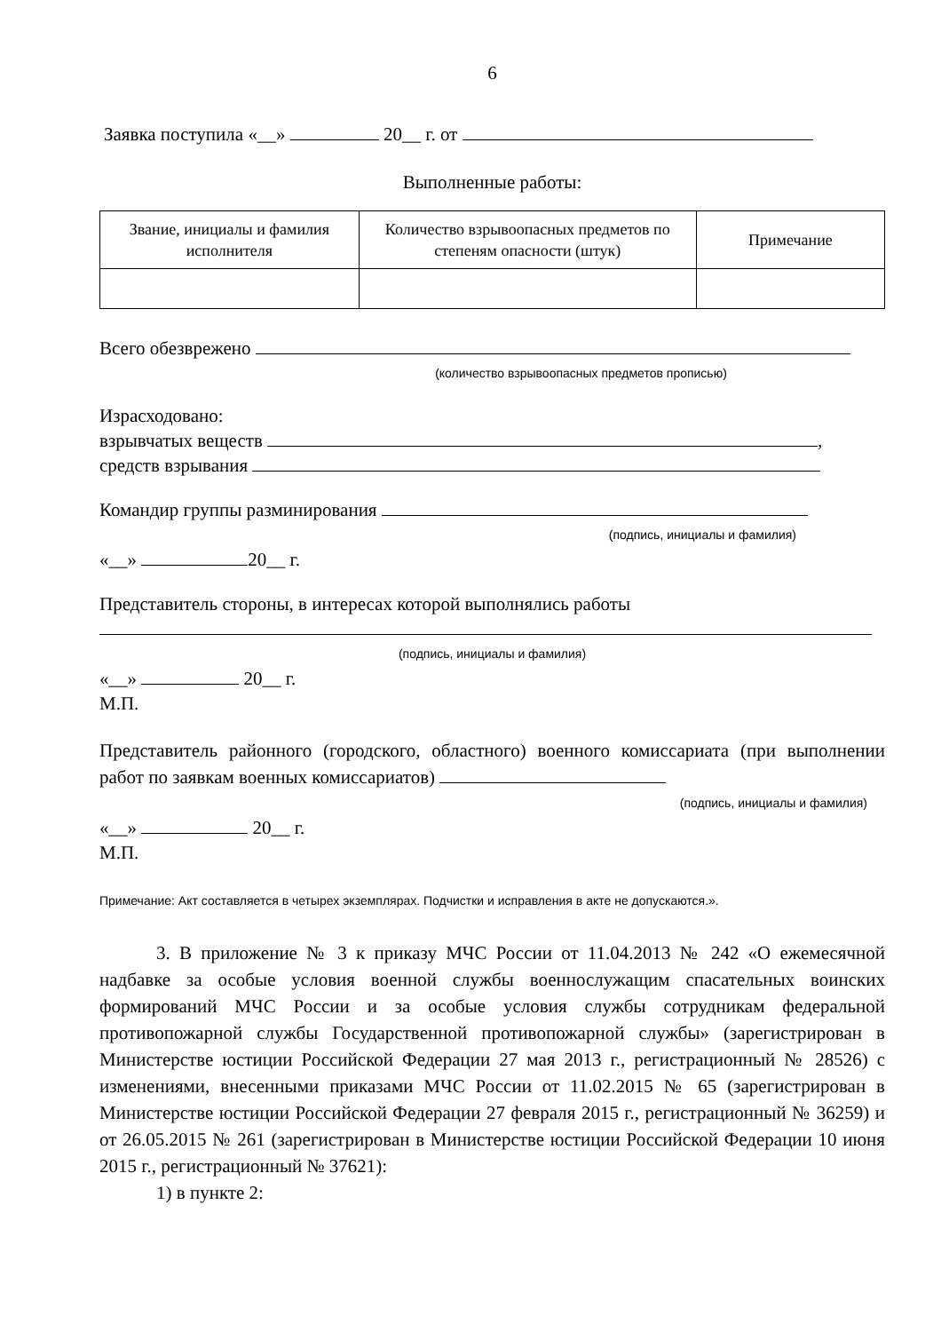6
Заявка поступила «__» 20__ г. от
Выполненные работы:
| Звание, инициалы и фамилия исполнителя | Количество взрывоопасных предметов по степеням опасности (штук) | Примечание |
Всего обезврежено
(количество взрывоопасных предметов прописью)
Израсходовано:
взрывчатых веществ ,
средств взрывания
Командир группы разминирования
(подпись, инициалы и фамилия)
«__» 20__ г.
Представитель стороны, в интересах которой выполнялись работы
(подпись, инициалы и фамилия)
«__» 20__ г.
М.П.
Представитель районного (городского, областного) военного комиссариата (при выполнении работ по заявкам военных комиссариатов)
(подпись, инициалы и фамилия)
«__» 20__ г.
М.П.
Примечание: Акт составляется в четырех экземплярах. Подчистки и исправления в акте не допускаются.».
3. В приложение № 3 к приказу МЧС России от 11.04.2013 № 242 «О ежемесячной надбавке за особые условия военной службы военнослужащим спасательных воинских формирований МЧС России и за особые условия службы сотрудникам федеральной противопожарной службы Государственной противопожарной службы» (зарегистрирован в Министерстве юстиции Российской Федерации 27 мая 2013 г., регистрационный № 28526) с изменениями, внесенными приказами МЧС России от 11.02.2015 № 65 (зарегистрирован в Министерстве юстиции Российской Федерации 27 февраля 2015 г., регистрационный № 36259) и от 26.05.2015 № 261 (зарегистрирован в Министерстве юстиции Российской Федерации 10 июня 2015 г., регистрационный № 37621):
1) в пункте 2: